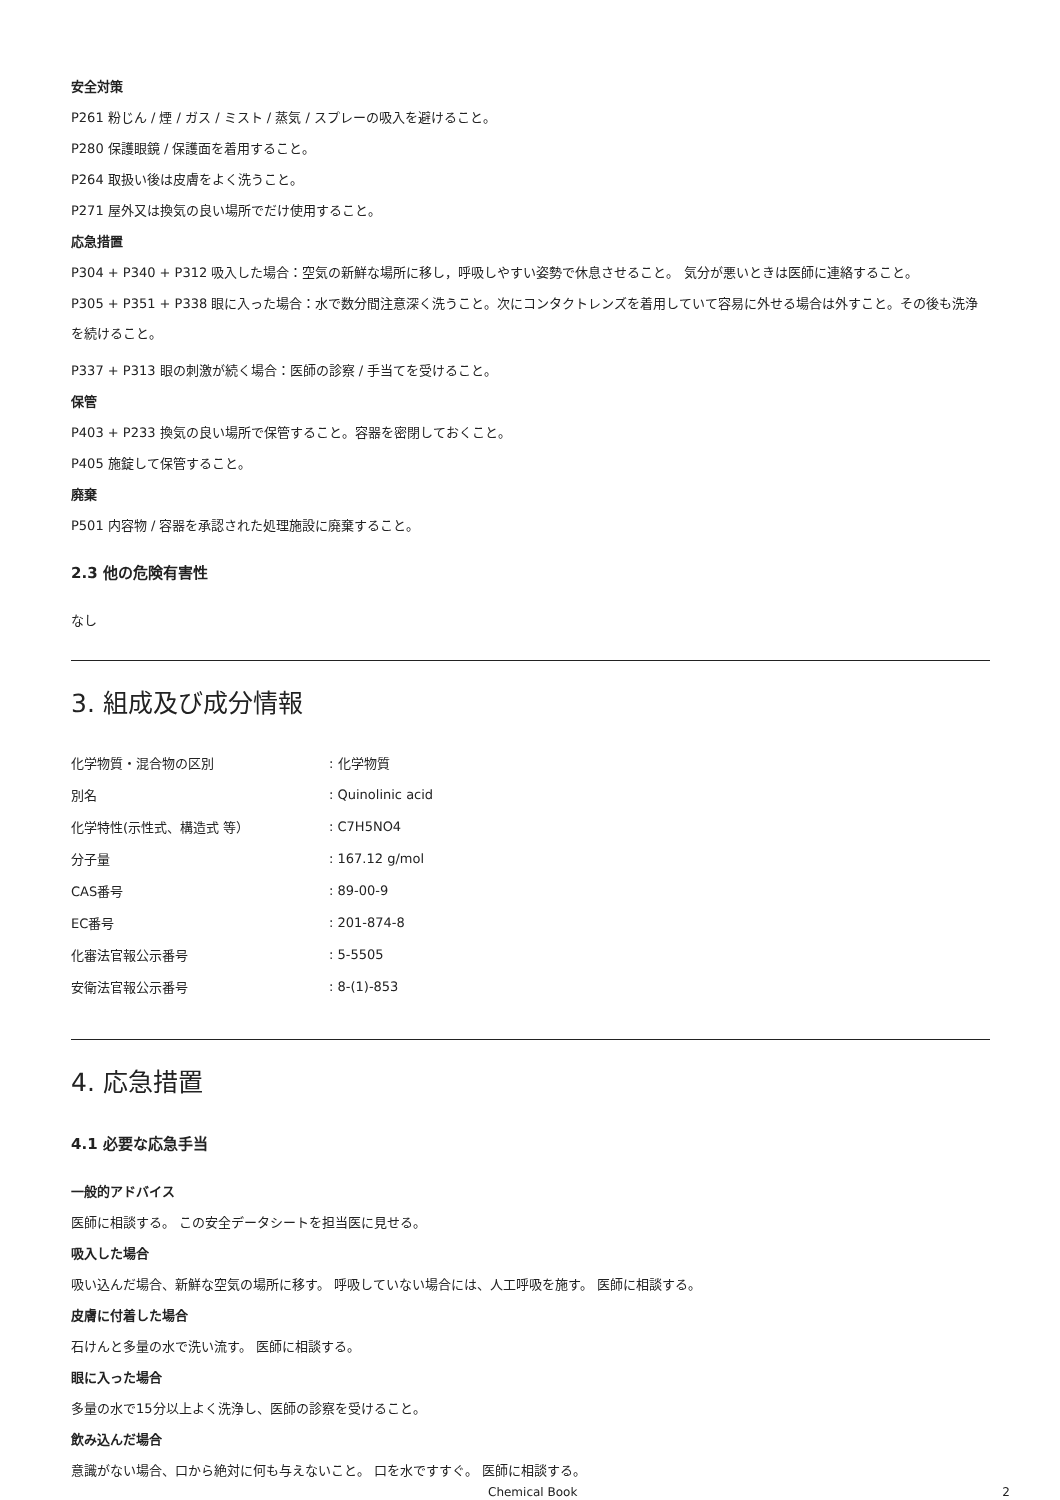安全対策
P261 粉じん / 煙 / ガス / ミスト / 蒸気 / スプレーの吸入を避けること。
P280 保護眼鏡 / 保護面を着用すること。
P264 取扱い後は皮膚をよく洗うこと。
P271 屋外又は換気の良い場所でだけ使用すること。
応急措置
P304 + P340 + P312 吸入した場合：空気の新鮮な場所に移し，呼吸しやすい姿勢で休息させること。 気分が悪いときは医師に連絡すること。
P305 + P351 + P338 眼に入った場合：水で数分間注意深く洗うこと。次にコンタクトレンズを着用していて容易に外せる場合は外すこと。その後も洗浄を続けること。
P337 + P313 眼の刺激が続く場合：医師の診察 / 手当てを受けること。
保管
P403 + P233 換気の良い場所で保管すること。容器を密閉しておくこと。
P405 施錠して保管すること。
廃棄
P501 内容物 / 容器を承認された処理施設に廃棄すること。
2.3 他の危険有害性
なし
3. 組成及び成分情報
| 化学物質・混合物の区別 | : 化学物質 |
| 別名 | : Quinolinic acid |
| 化学特性(示性式、構造式 等） | : C7H5NO4 |
| 分子量 | : 167.12 g/mol |
| CAS番号 | : 89-00-9 |
| EC番号 | : 201-874-8 |
| 化審法官報公示番号 | : 5-5505 |
| 安衛法官報公示番号 | : 8-(1)-853 |
4. 応急措置
4.1 必要な応急手当
一般的アドバイス
医師に相談する。 この安全データシートを担当医に見せる。
吸入した場合
吸い込んだ場合、新鮮な空気の場所に移す。 呼吸していない場合には、人工呼吸を施す。 医師に相談する。
皮膚に付着した場合
石けんと多量の水で洗い流す。 医師に相談する。
眼に入った場合
多量の水で15分以上よく洗浄し、医師の診察を受けること。
飲み込んだ場合
意識がない場合、口から絶対に何も与えないこと。 口を水ですすぐ。 医師に相談する。
Chemical Book 2